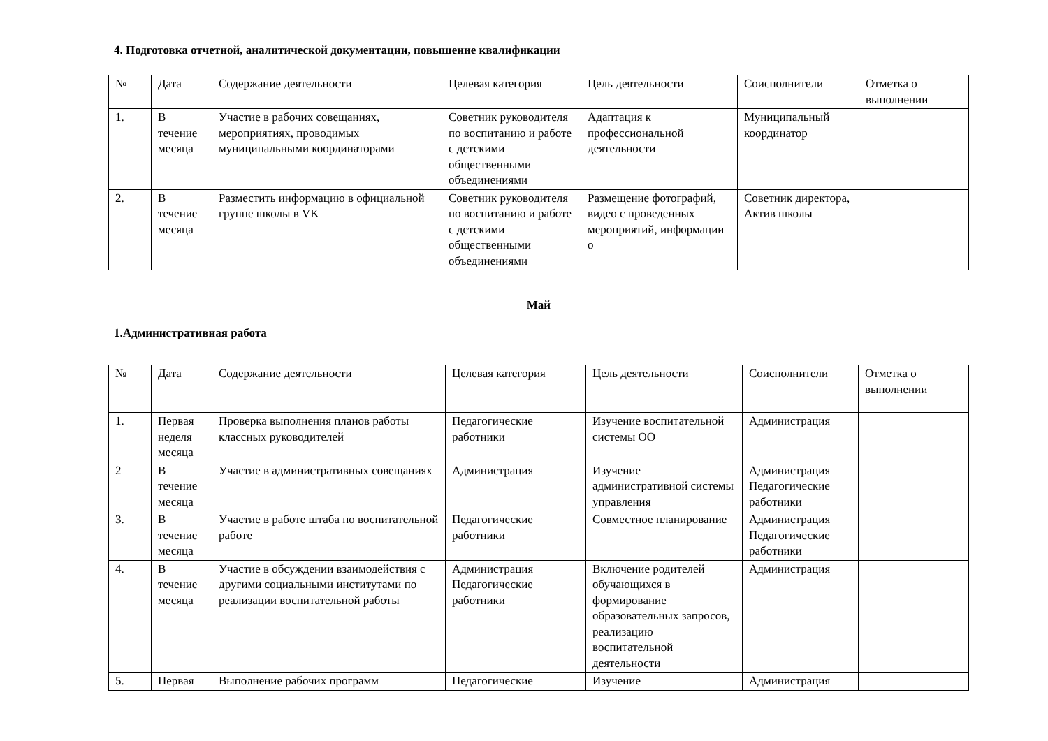4. Подготовка отчетной, аналитической документации, повышение квалификации
| № | Дата | Содержание деятельности | Целевая категория | Цель деятельности | Соисполнители | Отметка о выполнении |
| --- | --- | --- | --- | --- | --- | --- |
| 1. | В течение месяца | Участие в рабочих совещаниях, мероприятиях, проводимых муниципальными координаторами | Советник руководителя по воспитанию и работе с детскими общественными объединениями | Адаптация к профессиональной деятельности | Муниципальный координатор | |
| 2. | В течение месяца | Разместить информацию в официальной группе школы в VK | Советник руководителя по воспитанию и работе с детскими общественными объединениями | Размещение фотографий, видео с проведенных мероприятий, информации о | Советник директора, Актив школы | |
Май
1.Административная работа
| № | Дата | Содержание деятельности | Целевая категория | Цель деятельности | Соисполнители | Отметка о выполнении |
| --- | --- | --- | --- | --- | --- | --- |
| 1. | Первая неделя месяца | Проверка выполнения планов работы классных руководителей | Педагогические работники | Изучение воспитательной системы ОО | Администрация | |
| 2 | В течение месяца | Участие в административных совещаниях | Администрация | Изучение административной системы управления | Администрация Педагогические работники | |
| 3. | В течение месяца | Участие в работе штаба по воспитательной работе | Педагогические работники | Совместное планирование | Администрация Педагогические работники | |
| 4. | В течение месяца | Участие в обсуждении взаимодействия с другими социальными институтами по реализации воспитательной работы | Администрация Педагогические работники | Включение родителей обучающихся в формирование образовательных запросов, реализацию воспитательной деятельности | Администрация | |
| 5. | Первая | Выполнение рабочих программ | Педагогические | Изучение | Администрация | |